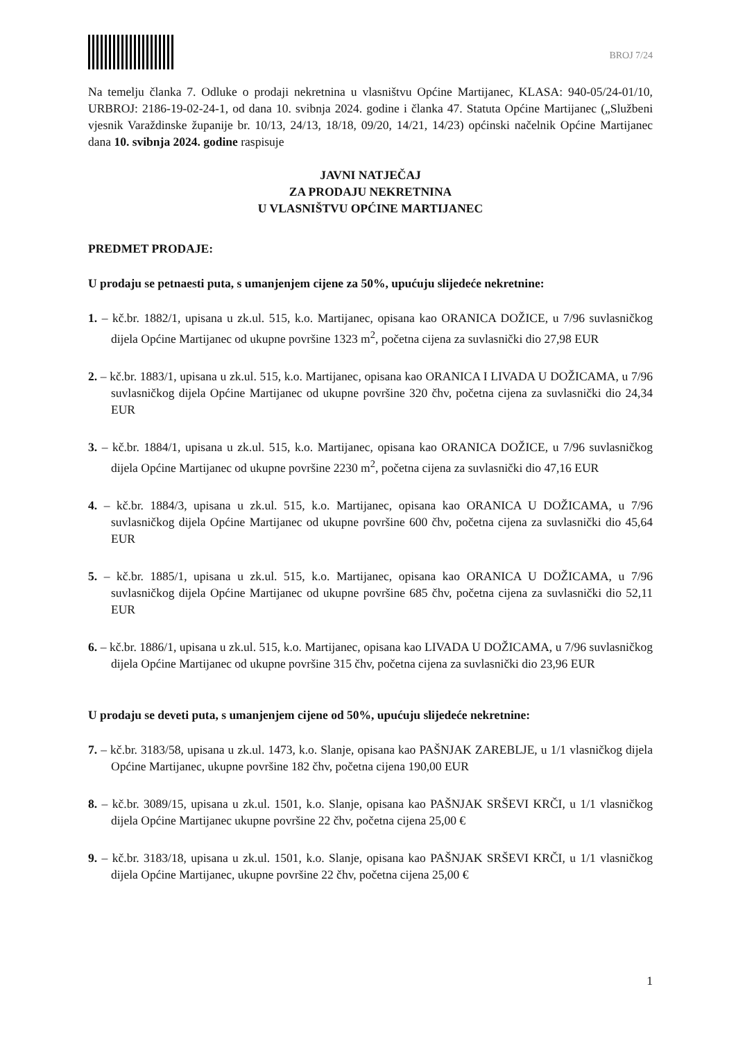BROJ 7/24
Na temelju članka 7. Odluke o prodaji nekretnina u vlasništvu Općine Martijanec, KLASA: 940-05/24-01/10, URBROJ: 2186-19-02-24-1, od dana 10. svibnja 2024. godine i članka 47. Statuta Općine Martijanec („Službeni vjesnik Varaždinske županije br. 10/13, 24/13, 18/18, 09/20, 14/21, 14/23) općinski načelnik Općine Martijanec dana 10. svibnja 2024. godine raspisuje
JAVNI NATJEČAJ
ZA PRODAJU NEKRETNINA
U VLASNIŠTVU OPĆINE MARTIJANEC
PREDMET PRODAJE:
U prodaju se petnaesti puta, s umanjenjem cijene za 50%, upućuju slijedeće nekretnine:
1. – kč.br. 1882/1, upisana u zk.ul. 515, k.o. Martijanec, opisana kao ORANICA DOŽICE, u 7/96 suvlasničkog dijela Općine Martijanec od ukupne površine 1323 m<sup>2</sup>, početna cijena za suvlasnički dio 27,98 EUR
2. – kč.br. 1883/1, upisana u zk.ul. 515, k.o. Martijanec, opisana kao ORANICA I LIVADA U DOŽICAMA, u 7/96 suvlasničkog dijela Općine Martijanec od ukupne površine 320 čhv, početna cijena za suvlasnički dio 24,34 EUR
3. – kč.br. 1884/1, upisana u zk.ul. 515, k.o. Martijanec, opisana kao ORANICA DOŽICE, u 7/96 suvlasničkog dijela Općine Martijanec od ukupne površine 2230 m<sup>2</sup>, početna cijena za suvlasnički dio 47,16 EUR
4. – kč.br. 1884/3, upisana u zk.ul. 515, k.o. Martijanec, opisana kao ORANICA U DOŽICAMA, u 7/96 suvlasničkog dijela Općine Martijanec od ukupne površine 600 čhv, početna cijena za suvlasnički dio 45,64 EUR
5. – kč.br. 1885/1, upisana u zk.ul. 515, k.o. Martijanec, opisana kao ORANICA U DOŽICAMA, u 7/96 suvlasničkog dijela Općine Martijanec od ukupne površine 685 čhv, početna cijena za suvlasnički dio 52,11 EUR
6. – kč.br. 1886/1, upisana u zk.ul. 515, k.o. Martijanec, opisana kao LIVADA U DOŽICAMA, u 7/96 suvlasničkog dijela Općine Martijanec od ukupne površine 315 čhv, početna cijena za suvlasnički dio 23,96 EUR
U prodaju se deveti puta, s umanjenjem cijene od 50%, upućuju slijedeće nekretnine:
7. – kč.br. 3183/58, upisana u zk.ul. 1473, k.o. Slanje, opisana kao PAŠNJAK ZAREBLJE, u 1/1 vlasničkog dijela Općine Martijanec, ukupne površine 182 čhv, početna cijena 190,00 EUR
8. – kč.br. 3089/15, upisana u zk.ul. 1501, k.o. Slanje, opisana kao PAŠNJAK SRŠEVI KRČI, u 1/1 vlasničkog dijela Općine Martijanec ukupne površine 22 čhv, početna cijena 25,00 €
9. – kč.br. 3183/18, upisana u zk.ul. 1501, k.o. Slanje, opisana kao PAŠNJAK SRŠEVI KRČI, u 1/1 vlasničkog dijela Općine Martijanec, ukupne površine 22 čhv, početna cijena 25,00 €
1